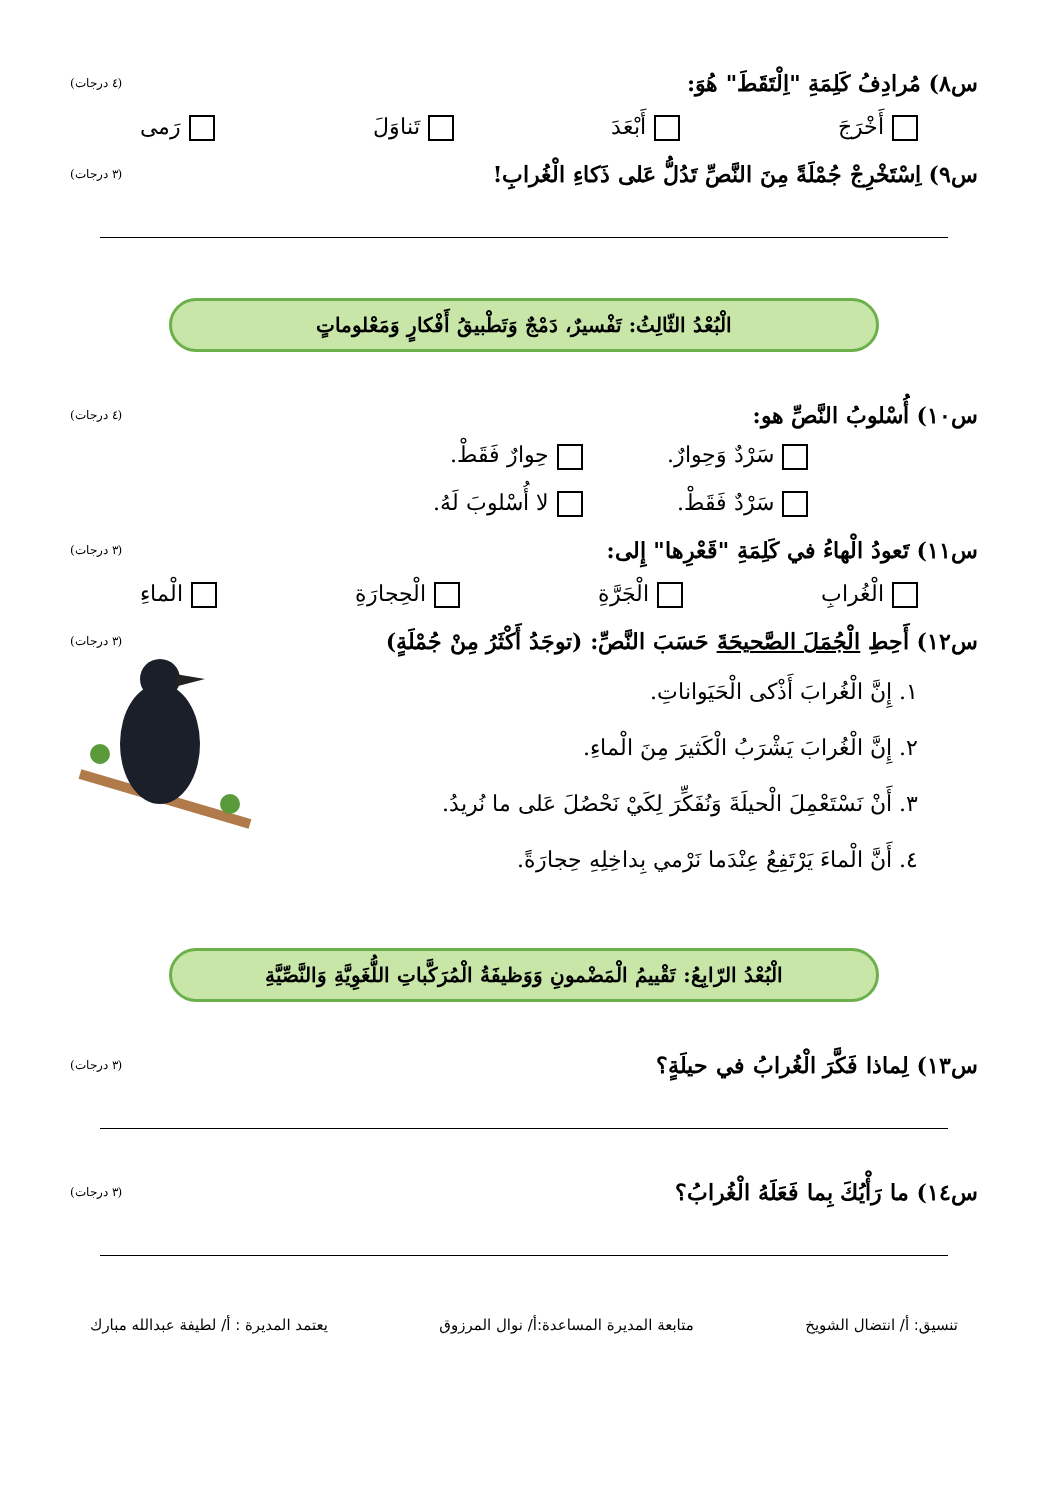س٨) مُرادِفُ كَلِمَةِ "اِلْتَقَطَ" هُوَ: (٤ درجات)
أَخْرَجَ أَبْعَدَ تَناوَلَ رَمى
س٩) اِسْتَخْرِجْ جُمْلَةً مِنَ النَّصِّ تَدُلُّ عَلى ذَكاءِ الْغُرابِ! (٣ درجات)
الْبُعْدُ الثّالِثُ: تَفْسيرٌ، دَمْجٌ وَتَطْبيقُ أَفْكارٍ وَمَعْلوماتٍ
س١٠) أُسْلوبُ النَّصِّ هو: (٤ درجات)
سَرْدٌ وَحِوارٌ. حِوارٌ فَقَطْ. سَرْدٌ فَقَطْ. لا أُسْلوبَ لَهُ.
س١١) تَعودُ الْهاءُ في كَلِمَةِ "قَعْرِها" إِلى: (٣ درجات)
الْغُرابِ الْجَرَّةِ الْحِجارَةِ الْماءِ
س١٢) أَحِطِ الْجُمَلَ الصَّحيحَةَ حَسَبَ النَّصِّ: (توجَدُ أَكْثَرُ مِنْ جُمْلَةٍ) (٣ درجات)
١. إِنَّ الْغُرابَ أَذْكى الْحَيَواناتِ.
٢. إِنَّ الْغُرابَ يَشْرَبُ الْكَثيرَ مِنَ الْماءِ.
٣. أَنْ نَسْتَعْمِلَ الْحيلَةَ وَنُفَكِّرَ لِكَيْ نَحْصُلَ عَلى ما نُريدُ.
٤. أَنَّ الْماءَ يَرْتَفِعُ عِنْدَما نَرْمي بِداخِلِهِ حِجارَةً.
الْبُعْدُ الرّابِعُ: تَقْييمُ الْمَضْمونِ وَوَظيفَةُ الْمُرَكَّباتِ اللُّغَوِيَّةِ وَالنَّصِّيَّةِ
س١٣) لِماذا فَكَّرَ الْغُرابُ في حيلَةٍ؟ (٣ درجات)
س١٤) ما رَأْيُكَ بِما فَعَلَهُ الْغُرابُ؟ (٣ درجات)
تنسيق: أ/ انتضال الشويخ متابعة المديرة المساعدة:أ/ نوال المرزوق يعتمد المديرة : أ/ لطيفة عبدالله مبارك